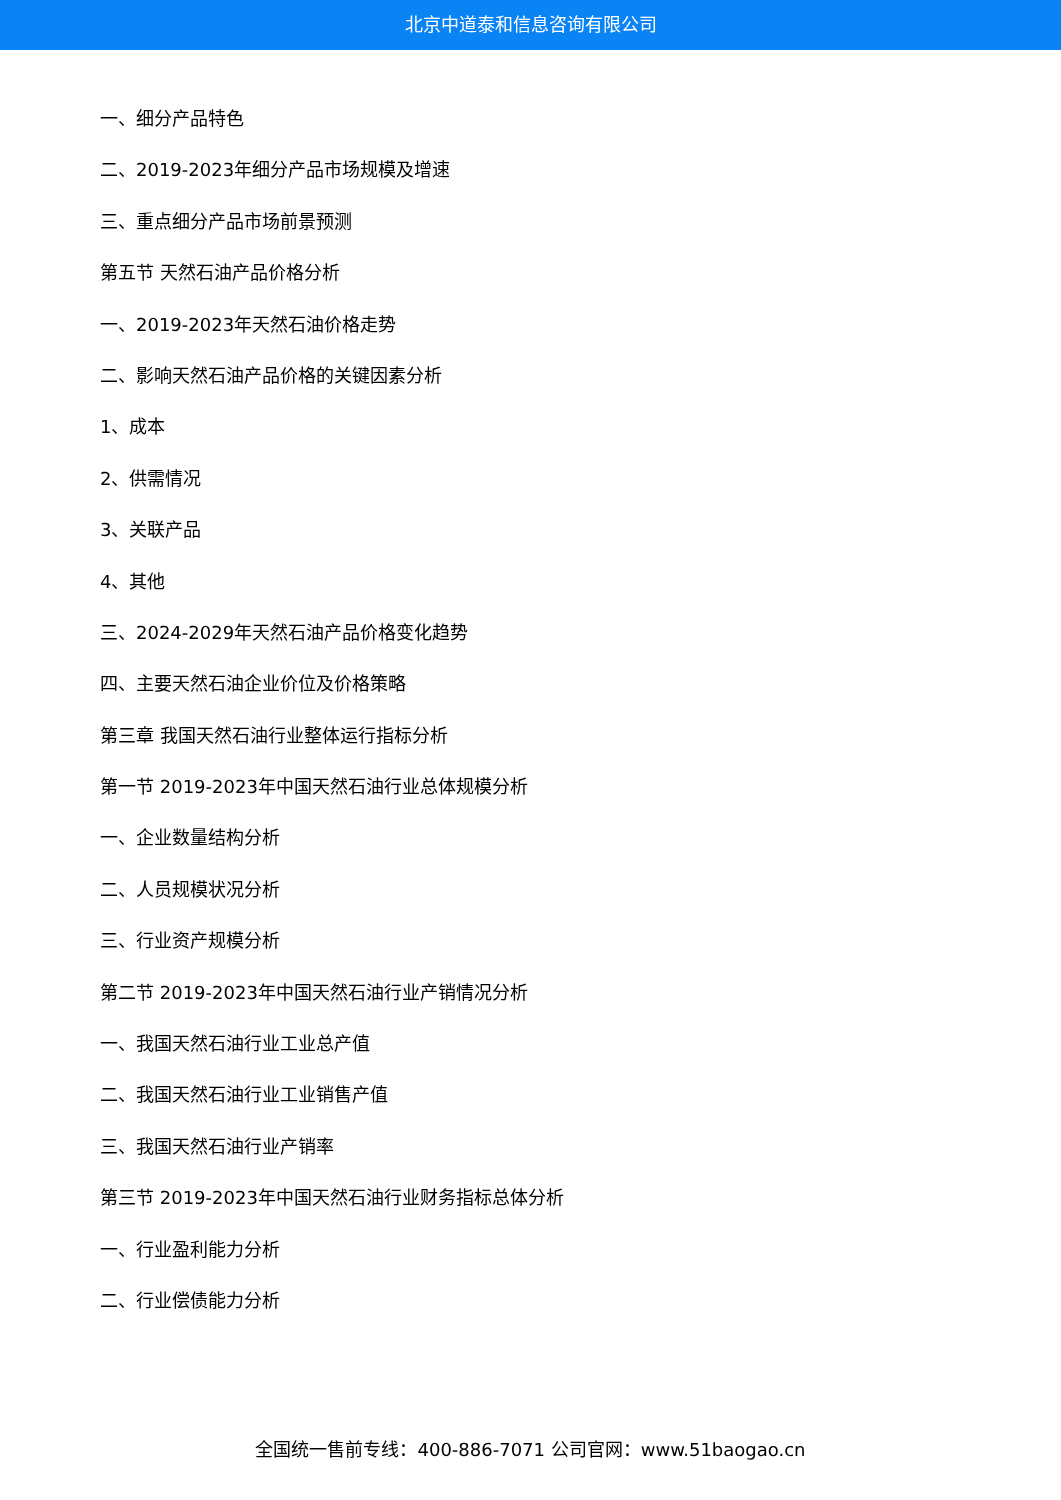北京中道泰和信息咨询有限公司
一、细分产品特色
二、2019-2023年细分产品市场规模及增速
三、重点细分产品市场前景预测
第五节 天然石油产品价格分析
一、2019-2023年天然石油价格走势
二、影响天然石油产品价格的关键因素分析
1、成本
2、供需情况
3、关联产品
4、其他
三、2024-2029年天然石油产品价格变化趋势
四、主要天然石油企业价位及价格策略
第三章 我国天然石油行业整体运行指标分析
第一节 2019-2023年中国天然石油行业总体规模分析
一、企业数量结构分析
二、人员规模状况分析
三、行业资产规模分析
第二节 2019-2023年中国天然石油行业产销情况分析
一、我国天然石油行业工业总产值
二、我国天然石油行业工业销售产值
三、我国天然石油行业产销率
第三节 2019-2023年中国天然石油行业财务指标总体分析
一、行业盈利能力分析
二、行业偿债能力分析
全国统一售前专线：400-886-7071 公司官网：www.51baogao.cn